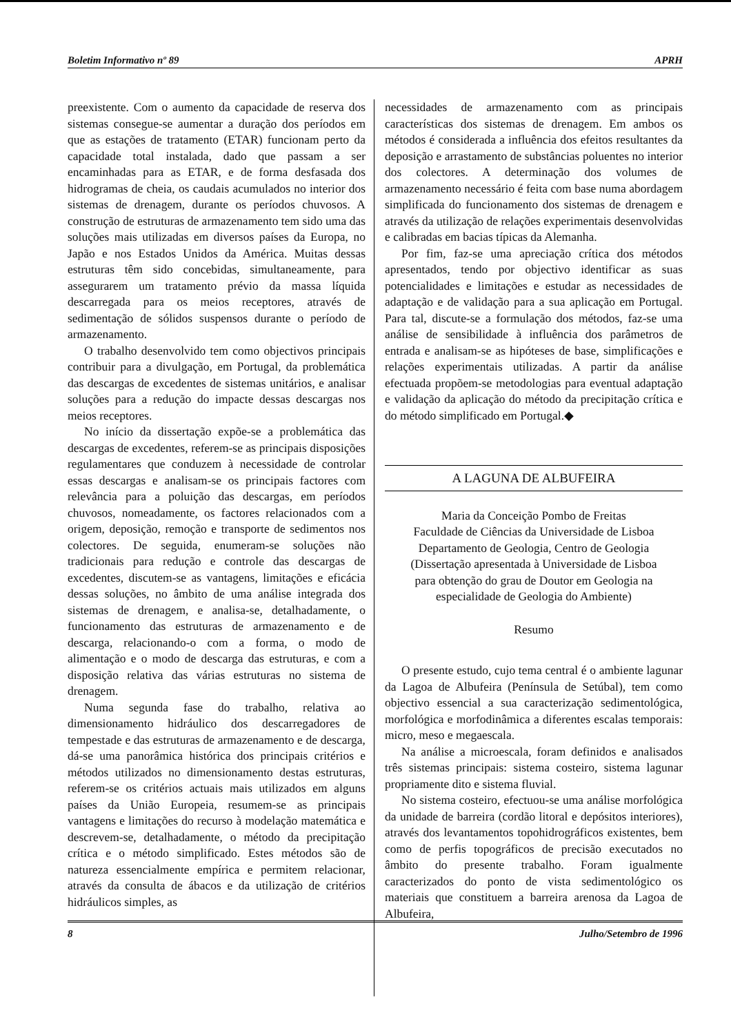Boletim Informativo nº 89 APRH
preexistente. Com o aumento da capacidade de reserva dos sistemas consegue-se aumentar a duração dos períodos em que as estações de tratamento (ETAR) funcionam perto da capacidade total instalada, dado que passam a ser encaminhadas para as ETAR, e de forma desfasada dos hidrogramas de cheia, os caudais acumulados no interior dos sistemas de drenagem, durante os períodos chuvosos. A construção de estruturas de armazenamento tem sido uma das soluções mais utilizadas em diversos países da Europa, no Japão e nos Estados Unidos da América. Muitas dessas estruturas têm sido concebidas, simultaneamente, para assegurarem um tratamento prévio da massa líquida descarregada para os meios receptores, através de sedimentação de sólidos suspensos durante o período de armazenamento.
O trabalho desenvolvido tem como objectivos principais contribuir para a divulgação, em Portugal, da problemática das descargas de excedentes de sistemas unitários, e analisar soluções para a redução do impacte dessas descargas nos meios receptores.
No início da dissertação expõe-se a problemática das descargas de excedentes, referem-se as principais disposições regulamentares que conduzem à necessidade de controlar essas descargas e analisam-se os principais factores com relevância para a poluição das descargas, em períodos chuvosos, nomeadamente, os factores relacionados com a origem, deposição, remoção e transporte de sedimentos nos colectores. De seguida, enumeram-se soluções não tradicionais para redução e controle das descargas de excedentes, discutem-se as vantagens, limitações e eficácia dessas soluções, no âmbito de uma análise integrada dos sistemas de drenagem, e analisa-se, detalhadamente, o funcionamento das estruturas de armazenamento e de descarga, relacionando-o com a forma, o modo de alimentação e o modo de descarga das estruturas, e com a disposição relativa das várias estruturas no sistema de drenagem.
Numa segunda fase do trabalho, relativa ao dimensionamento hidráulico dos descarregadores de tempestade e das estruturas de armazenamento e de descarga, dá-se uma panorâmica histórica dos principais critérios e métodos utilizados no dimensionamento destas estruturas, referem-se os critérios actuais mais utilizados em alguns países da União Europeia, resumem-se as principais vantagens e limitações do recurso à modelação matemática e descrevem-se, detalhadamente, o método da precipitação crítica e o método simplificado. Estes métodos são de natureza essencialmente empírica e permitem relacionar, através da consulta de ábacos e da utilização de critérios hidráulicos simples, as
necessidades de armazenamento com as principais características dos sistemas de drenagem. Em ambos os métodos é considerada a influência dos efeitos resultantes da deposição e arrastamento de substâncias poluentes no interior dos colectores. A determinação dos volumes de armazenamento necessário é feita com base numa abordagem simplificada do funcionamento dos sistemas de drenagem e através da utilização de relações experimentais desenvolvidas e calibradas em bacias típicas da Alemanha.
Por fim, faz-se uma apreciação crítica dos métodos apresentados, tendo por objectivo identificar as suas potencialidades e limitações e estudar as necessidades de adaptação e de validação para a sua aplicação em Portugal. Para tal, discute-se a formulação dos métodos, faz-se uma análise de sensibilidade à influência dos parâmetros de entrada e analisam-se as hipóteses de base, simplificações e relações experimentais utilizadas. A partir da análise efectuada propõem-se metodologias para eventual adaptação e validação da aplicação do método da precipitação crítica e do método simplificado em Portugal.◆
A LAGUNA DE ALBUFEIRA
Maria da Conceição Pombo de Freitas
Faculdade de Ciências da Universidade de Lisboa
Departamento de Geologia, Centro de Geologia
(Dissertação apresentada à Universidade de Lisboa
para obtenção do grau de Doutor em Geologia na
especialidade de Geologia do Ambiente)
Resumo
O presente estudo, cujo tema central é o ambiente lagunar da Lagoa de Albufeira (Península de Setúbal), tem como objectivo essencial a sua caracterização sedimentológica, morfológica e morfodinâmica a diferentes escalas temporais: micro, meso e megaescala.
Na análise a microescala, foram definidos e analisados três sistemas principais: sistema costeiro, sistema lagunar propriamente dito e sistema fluvial.
No sistema costeiro, efectuou-se uma análise morfológica da unidade de barreira (cordão litoral e depósitos interiores), através dos levantamentos topohidrográficos existentes, bem como de perfis topográficos de precisão executados no âmbito do presente trabalho. Foram igualmente caracterizados do ponto de vista sedimentológico os materiais que constituem a barreira arenosa da Lagoa de Albufeira,
8 Julho/Setembro de 1996